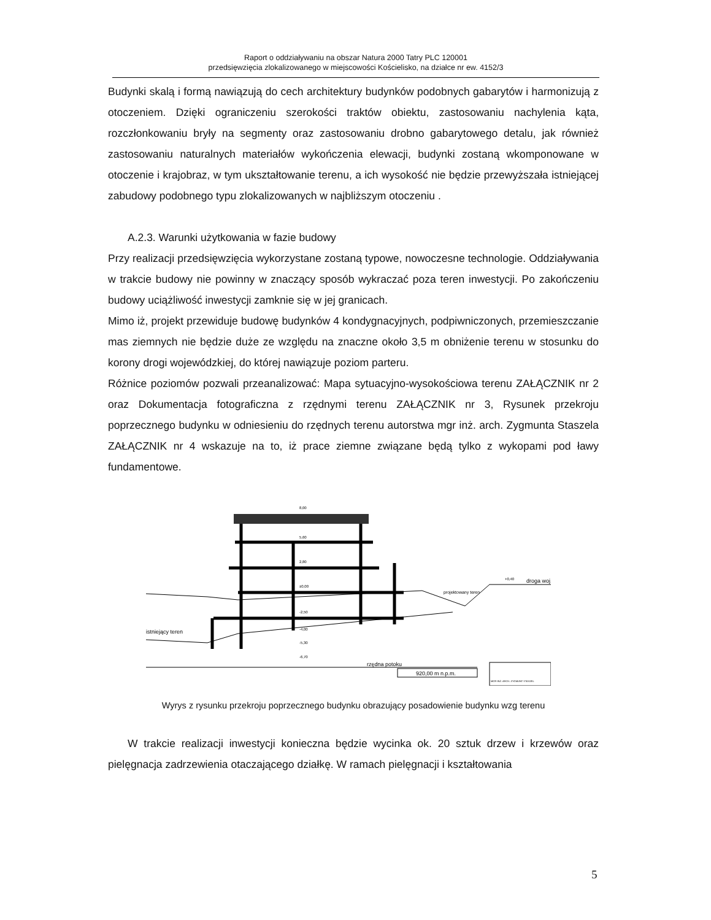Raport o oddziaływaniu na obszar Natura 2000 Tatry PLC 120001
przedsięwzięcia zlokalizowanego w miejscowości Kościelisko, na działce nr ew. 4152/3
Budynki skalą i formą nawiązują do cech architektury budynków podobnych gabarytów i harmonizują z otoczeniem. Dzięki ograniczeniu szerokości traktów obiektu, zastosowaniu nachylenia kąta, rozczłonkowaniu bryły na segmenty oraz zastosowaniu drobno gabarytowego detalu, jak również zastosowaniu naturalnych materiałów wykończenia elewacji, budynki zostaną wkomponowane w otoczenie i krajobraz, w tym ukształtowanie terenu, a ich wysokość nie będzie przewyższała istniejącej zabudowy podobnego typu zlokalizowanych w najbliższym otoczeniu .
A.2.3. Warunki użytkowania w fazie budowy
Przy realizacji przedsięwzięcia wykorzystane zostaną typowe, nowoczesne technologie. Oddziaływania w trakcie budowy nie powinny w znaczący sposób wykraczać poza teren inwestycji. Po zakończeniu budowy uciążliwość inwestycji zamknie się w jej granicach.
Mimo iż, projekt przewiduje budowę budynków 4 kondygnacyjnych, podpiwniczonych, przemieszczanie mas ziemnych nie będzie duże ze względu na znaczne około 3,5 m obniżenie terenu w stosunku do korony drogi wojewódzkiej, do której nawiązuje poziom parteru.
Różnice poziomów pozwali przeanalizować: Mapa sytuacyjno-wysokościowa terenu ZAŁĄCZNIK nr 2 oraz Dokumentacja fotograficzna z rzędnymi terenu ZAŁĄCZNIK nr 3, Rysunek przekroju poprzecznego budynku w odniesieniu do rzędnych terenu autorstwa mgr inż. arch. Zygmunta Staszela ZAŁĄCZNIK nr 4 wskazuje na to, iż prace ziemne związane będą tylko z wykopami pod ławy fundamentowe.
istniejący teren
projektowany teren
droga woj.
rzędna potoku
920,00 m n.p.m.
8,00
5,60
2,80
±0,00
-2,50
-4,00
-5,30
-6,70
+0,40
MGR INŻ. ARCH. ZYGMUNT STASZEL
Wyrys z rysunku przekroju poprzecznego budynku obrazujący posadowienie budynku wzg terenu
W trakcie realizacji inwestycji konieczna będzie wycinka ok. 20 sztuk drzew i krzewów oraz pielęgnacja zadrzewienia otaczającego działkę. W ramach pielęgnacji i kształtowania
5